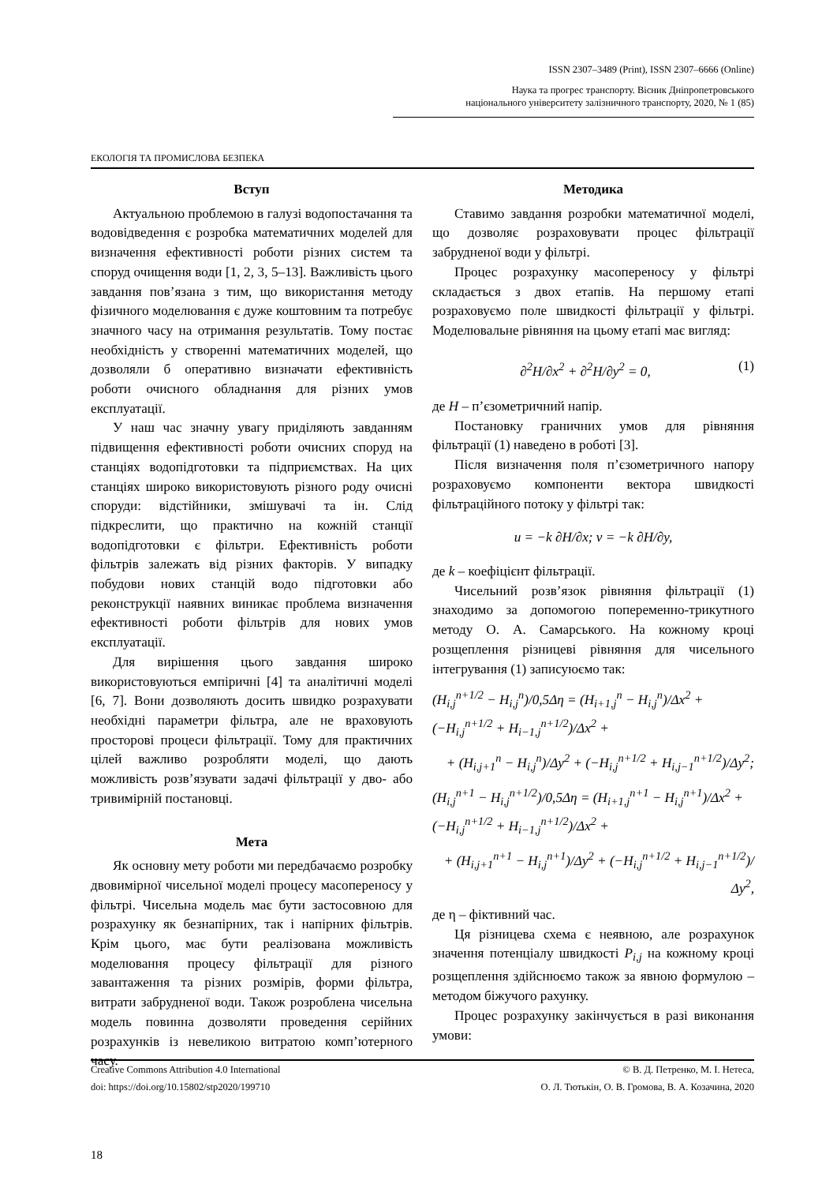ISSN 2307–3489 (Print), ISSN 2307–6666 (Online)
Наука та прогрес транспорту. Вісник Дніпропетровського
національного університету залізничного транспорту, 2020, № 1 (85)
ЕКОЛОГІЯ ТА ПРОМИСЛОВА БЕЗПЕКА
Вступ
Актуальною проблемою в галузі водопостачання та водовідведення є розробка математичних моделей для визначення ефективності роботи різних систем та споруд очищення води [1, 2, 3, 5–13]. Важливість цього завдання пов’язана з тим, що використання методу фізичного моделювання є дуже коштовним та потребує значного часу на отримання результатів. Тому постає необхідність у створенні математичних моделей, що дозволяли б оперативно визначати ефективність роботи очисного обладнання для різних умов експлуатації.
У наш час значну увагу приділяють завданням підвищення ефективності роботи очисних споруд на станціях водопідготовки та підприємствах. На цих станціях широко використовують різного роду очисні споруди: відстійники, змішувачі та ін. Слід підкреслити, що практично на кожній станції водопідготовки є фільтри. Ефективність роботи фільтрів залежать від різних факторів. У випадку побудови нових станцій водо підготовки або реконструкції наявних виникає проблема визначення ефективності роботи фільтрів для нових умов експлуатації.
Для вирішення цього завдання широко використовуються емпіричні [4] та аналітичні моделі [6, 7]. Вони дозволяють досить швидко розрахувати необхідні параметри фільтра, але не враховують просторові процеси фільтрації. Тому для практичних цілей важливо розробляти моделі, що дають можливість розв’язувати задачі фільтрації у дво- або тривимірній постановці.
Мета
Як основну мету роботи ми передбачаємо розробку двовимірної чисельної моделі процесу масопереносу у фільтрі. Чисельна модель має бути застосовною для розрахунку як безнапірних, так і напірних фільтрів. Крім цього, має бути реалізована можливість моделювання процесу фільтрації для різного завантаження та різних розмірів, форми фільтра, витрати забрудненої води. Також розроблена чисельна модель повинна дозволяти проведення серійних розрахунків із невеликою витратою комп’ютерного часу.
Методика
Ставимо завдання розробки математичної моделі, що дозволяє розраховувати процес фільтрації забрудненої води у фільтрі.
Процес розрахунку масопереносу у фільтрі складається з двох етапів. На першому етапі розраховуємо поле швидкості фільтрації у фільтрі. Моделювальне рівняння на цьому етапі має вигляд:
∂<sup>2</sup>H/∂x<sup>2</sup> + ∂<sup>2</sup>H/∂y<sup>2</sup> = 0, (1)
де H – п’єзометричний напір.
Постановку граничних умов для рівняння фільтрації (1) наведено в роботі [3].
Після визначення поля п’єзометричного напору розраховуємо компоненти вектора швидкості фільтраційного потоку у фільтрі так:
u = −k ∂H/∂x; v = −k ∂H/∂y,
де k – коефіцієнт фільтрації.
Чисельний розв’язок рівняння фільтрації (1) знаходимо за допомогою попеременно-трикутного методу О. А. Самарського. На кожному кроці розщеплення різницеві рівняння для чисельного інтегрування (1) записуюємо так:
(H<sub>i,j</sub><sup>n+1/2</sup> − H<sub>i,j</sub><sup>n</sup>)/0,5Δη = (H<sub>i+1,j</sub><sup>n</sup> − H<sub>i,j</sub><sup>n</sup>)/Δx<sup>2</sup> + (−H<sub>i,j</sub><sup>n+1/2</sup> + H<sub>i−1,j</sub><sup>n+1/2</sup>)/Δx<sup>2</sup> +
+ (H<sub>i,j+1</sub><sup>n</sup> − H<sub>i,j</sub><sup>n</sup>)/Δy<sup>2</sup> + (−H<sub>i,j</sub><sup>n+1/2</sup> + H<sub>i,j−1</sub><sup>n+1/2</sup>)/Δy<sup>2</sup>;
(H<sub>i,j</sub><sup>n+1</sup> − H<sub>i,j</sub><sup>n+1/2</sup>)/0,5Δη = (H<sub>i+1,j</sub><sup>n+1</sup> − H<sub>i,j</sub><sup>n+1</sup>)/Δx<sup>2</sup> + (−H<sub>i,j</sub><sup>n+1/2</sup> + H<sub>i−1,j</sub><sup>n+1/2</sup>)/Δx<sup>2</sup> +
+ (H<sub>i,j+1</sub><sup>n+1</sup> − H<sub>i,j</sub><sup>n+1</sup>)/Δy<sup>2</sup> + (−H<sub>i,j</sub><sup>n+1/2</sup> + H<sub>i,j−1</sub><sup>n+1/2</sup>)/Δy<sup>2</sup>,
де η – фіктивний час.
Ця різницева схема є неявною, але розрахунок значення потенціалу швидкості P<sub>i,j</sub> на кожному кроці розщеплення здійснюємо також за явною формулою – методом біжучого рахунку.
Процес розрахунку закінчується в разі виконання умови:
Creative Commons Attribution 4.0 International
doi: https://doi.org/10.15802/stp2020/199710
© В. Д. Петренко, М. І. Нетеса,
О. Л. Тютькін, О. В. Громова, В. А. Козачина, 2020
18